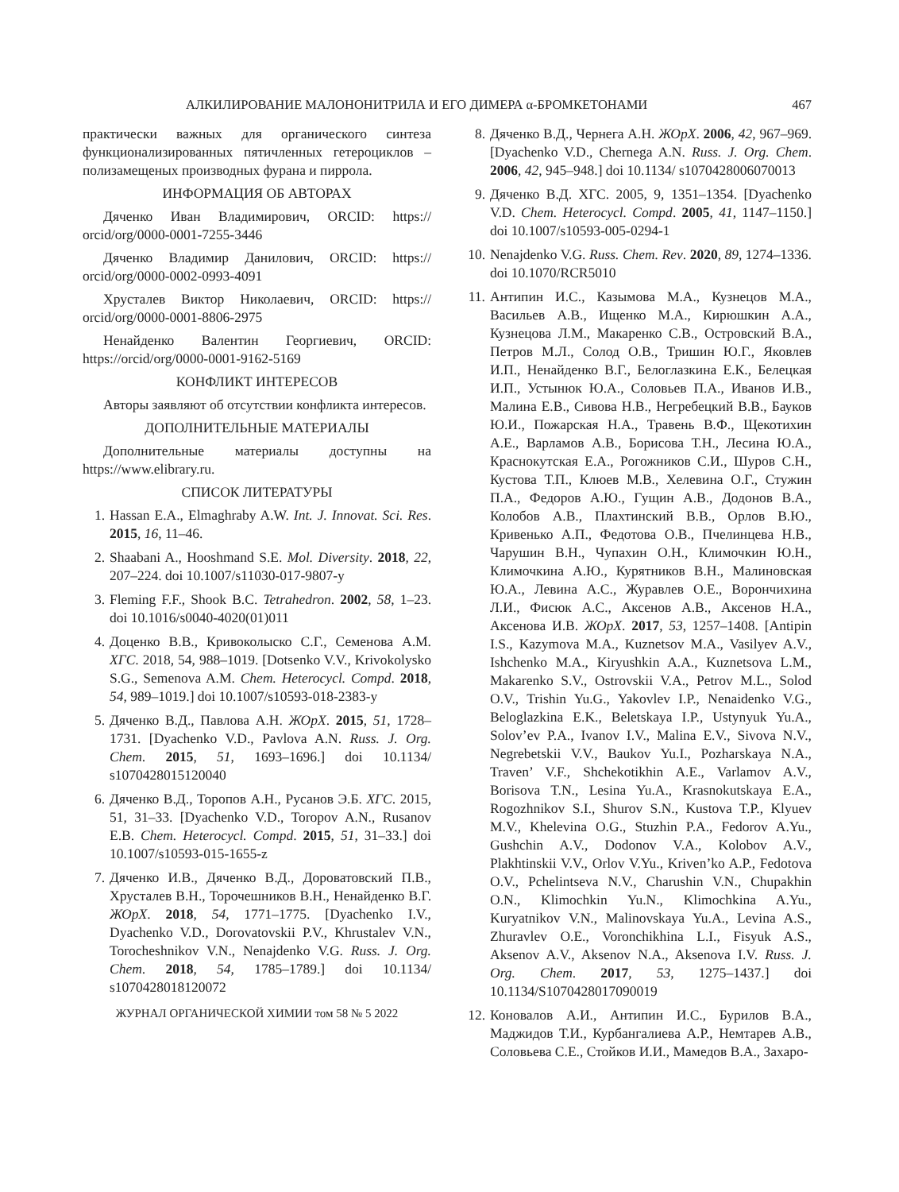АЛКИЛИРОВАНИЕ МАЛОНОНИТРИЛА И ЕГО ДИМЕРА α-БРОМКЕТОНАМИ 467
практически важных для органического синтеза функционализированных пятичленных гетероциклов – полизамещеных производных фурана и пиррола.
ИНФОРМАЦИЯ ОБ АВТОРАХ
Дяченко Иван Владимирович, ORCID: https:// orcid/org/0000-0001-7255-3446
Дяченко Владимир Данилович, ORCID: https:// orcid/org/0000-0002-0993-4091
Хрусталев Виктор Николаевич, ORCID: https:// orcid/org/0000-0001-8806-2975
Ненайденко Валентин Георгиевич, ORCID: https://orcid/org/0000-0001-9162-5169
КОНФЛИКТ ИНТЕРЕСОВ
Авторы заявляют об отсутствии конфликта интересов.
ДОПОЛНИТЕЛЬНЫЕ МАТЕРИАЛЫ
Дополнительные материалы доступны на https://www.elibrary.ru.
СПИСОК ЛИТЕРАТУРЫ
1. Hassan E.A., Elmaghraby A.W. Int. J. Innovat. Sci. Res. 2015, 16, 11–46.
2. Shaabani A., Hooshmand S.E. Mol. Diversity. 2018, 22, 207–224. doi 10.1007/s11030-017-9807-y
3. Fleming F.F., Shook B.C. Tetrahedron. 2002, 58, 1–23. doi 10.1016/s0040-4020(01)011
4. Доценко В.В., Кривоколыско С.Г., Семенова А.М. ХГС. 2018, 54, 988–1019. [Dotsenko V.V., Krivokolysko S.G., Semenova A.M. Chem. Heterocycl. Compd. 2018, 54, 989–1019.] doi 10.1007/s10593-018-2383-y
5. Дяченко В.Д., Павлова А.Н. ЖОрХ. 2015, 51, 1728–1731. [Dyachenko V.D., Pavlova A.N. Russ. J. Org. Chem. 2015, 51, 1693–1696.] doi 10.1134/ s1070428015120040
6. Дяченко В.Д., Торопов А.Н., Русанов Э.Б. ХГС. 2015, 51, 31–33. [Dyachenko V.D., Toropov A.N., Rusanov E.B. Chem. Heterocycl. Compd. 2015, 51, 31–33.] doi 10.1007/s10593-015-1655-z
7. Дяченко И.В., Дяченко В.Д., Дороватовский П.В., Хрусталев В.Н., Торочешников В.Н., Ненайденко В.Г. ЖОрХ. 2018, 54, 1771–1775. [Dyachenko I.V., Dyachenko V.D., Dorovatovskii P.V., Khrustalev V.N., Torocheshnikov V.N., Nenajdenko V.G. Russ. J. Org. Chem. 2018, 54, 1785–1789.] doi 10.1134/ s1070428018120072
ЖУРНАЛ ОРГАНИЧЕСКОЙ ХИМИИ том 58 № 5 2022
8. Дяченко В.Д., Чернега А.Н. ЖОрХ. 2006, 42, 967–969. [Dyachenko V.D., Chernega A.N. Russ. J. Org. Chem. 2006, 42, 945–948.] doi 10.1134/ s1070428006070013
9. Дяченко В.Д. ХГС. 2005, 9, 1351–1354. [Dyachenko V.D. Chem. Heterocycl. Compd. 2005, 41, 1147–1150.] doi 10.1007/s10593-005-0294-1
10. Nenajdenko V.G. Russ. Chem. Rev. 2020, 89, 1274–1336. doi 10.1070/RCR5010
11. Антипин И.С., Казымова М.А., Кузнецов М.А., Васильев А.В., Ищенко М.А., Кирюшкин А.А., Кузнецова Л.М., Макаренко С.В., Островский В.А., Петров М.Л., Солод О.В., Тришин Ю.Г., Яковлев И.П., Ненайденко В.Г., Белоглазкина Е.К., Белецкая И.П., Устынюк Ю.А., Соловьев П.А., Иванов И.В., Малина Е.В., Сивова Н.В., Негребецкий В.В., Бауков Ю.И., Пожарская Н.А., Травень В.Ф., Щекотихин А.Е., Варламов А.В., Борисова Т.Н., Лесина Ю.А., Краснокутская Е.А., Рогожников С.И., Шуров С.Н., Кустова Т.П., Клюев М.В., Хелевина О.Г., Стужин П.А., Федоров А.Ю., Гущин А.В., Додонов В.А., Колобов А.В., Плахтинский В.В., Орлов В.Ю., Кривенько А.П., Федотова О.В., Пчелинцева Н.В., Чарушин В.Н., Чупахин О.Н., Климочкин Ю.Н., Климочкина А.Ю., Курятников В.Н., Малиновская Ю.А., Левина А.С., Журавлев О.Е., Ворончихина Л.И., Фисюк А.С., Аксенов А.В., Аксенов Н.А., Аксенова И.В. ЖОрХ. 2017, 53, 1257–1408. [Antipin I.S., Kazymova M.A., Kuznetsov M.A., Vasilyev A.V., Ishchenko M.A., Kiryushkin A.A., Kuznetsova L.M., Makarenko S.V., Ostrovskii V.A., Petrov M.L., Solod O.V., Trishin Yu.G., Yakovlev I.P., Nenaidenko V.G., Beloglazkina E.K., Beletskaya I.P., Ustynyuk Yu.A., Solov’ev P.A., Ivanov I.V., Malina E.V., Sivova N.V., Negrebetskii V.V., Baukov Yu.I., Pozharskaya N.A., Traven’ V.F., Shchekotikhin A.E., Varlamov A.V., Borisova T.N., Lesina Yu.A., Krasnokutskaya E.A., Rogozhnikov S.I., Shurov S.N., Kustova T.P., Klyuev M.V., Khelevina O.G., Stuzhin P.A., Fedorov A.Yu., Gushchin A.V., Dodonov V.A., Kolobov A.V., Plakhtinskii V.V., Orlov V.Yu., Kriven’ko A.P., Fedotova O.V., Pchelintseva N.V., Charushin V.N., Chupakhin O.N., Klimochkin Yu.N., Klimochkina A.Yu., Kuryatnikov V.N., Malinovskaya Yu.A., Levina A.S., Zhuravlev O.E., Voronchikhina L.I., Fisyuk A.S., Aksenov A.V., Aksenov N.A., Aksenova I.V. Russ. J. Org. Chem. 2017, 53, 1275–1437.] doi 10.1134/S1070428017090019
12. Коновалов А.И., Антипин И.С., Бурилов В.А., Маджидов Т.И., Курбангалиева А.Р., Немтарев А.В., Соловьева С.Е., Стойков И.И., Мамедов В.А., Захаро-